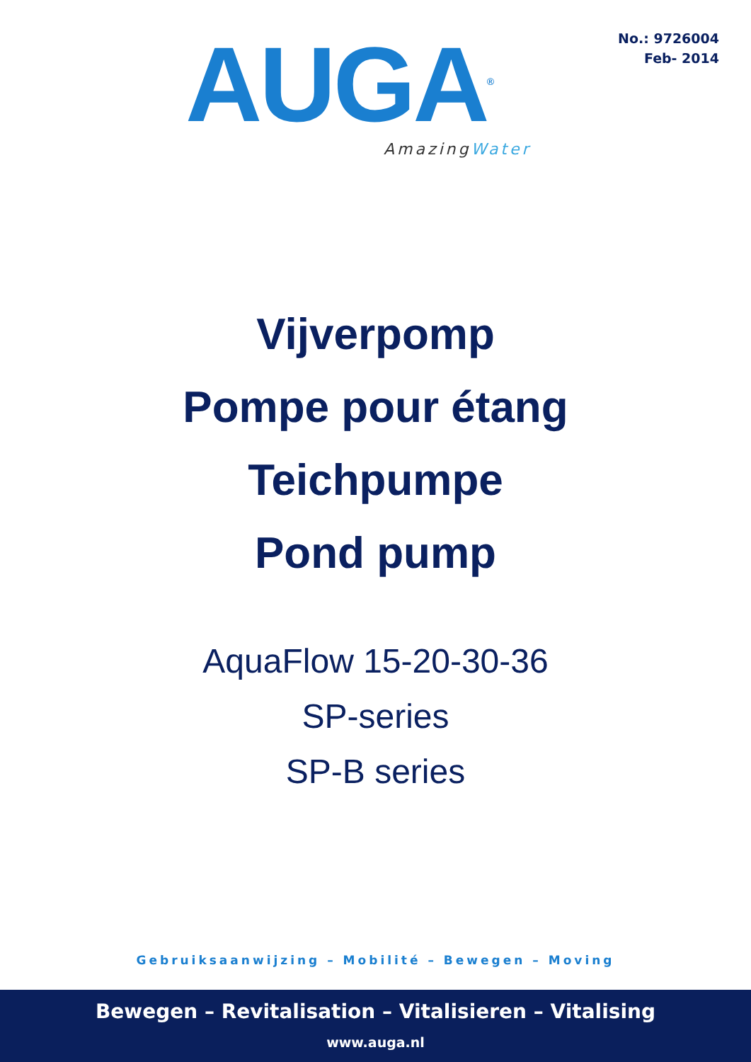No.: 9726004
Feb- 2014
AUGA<sup>®</sup>
AmazingWater
Vijverpomp
Pompe pour étang
Teichpumpe
Pond pump
AquaFlow 15-20-30-36
SP-series
SP-B series
Gebruiksaanwijzing – Mobilité – Bewegen – Moving
Bewegen – Revitalisation – Vitalisieren – Vitalising
www.auga.nl